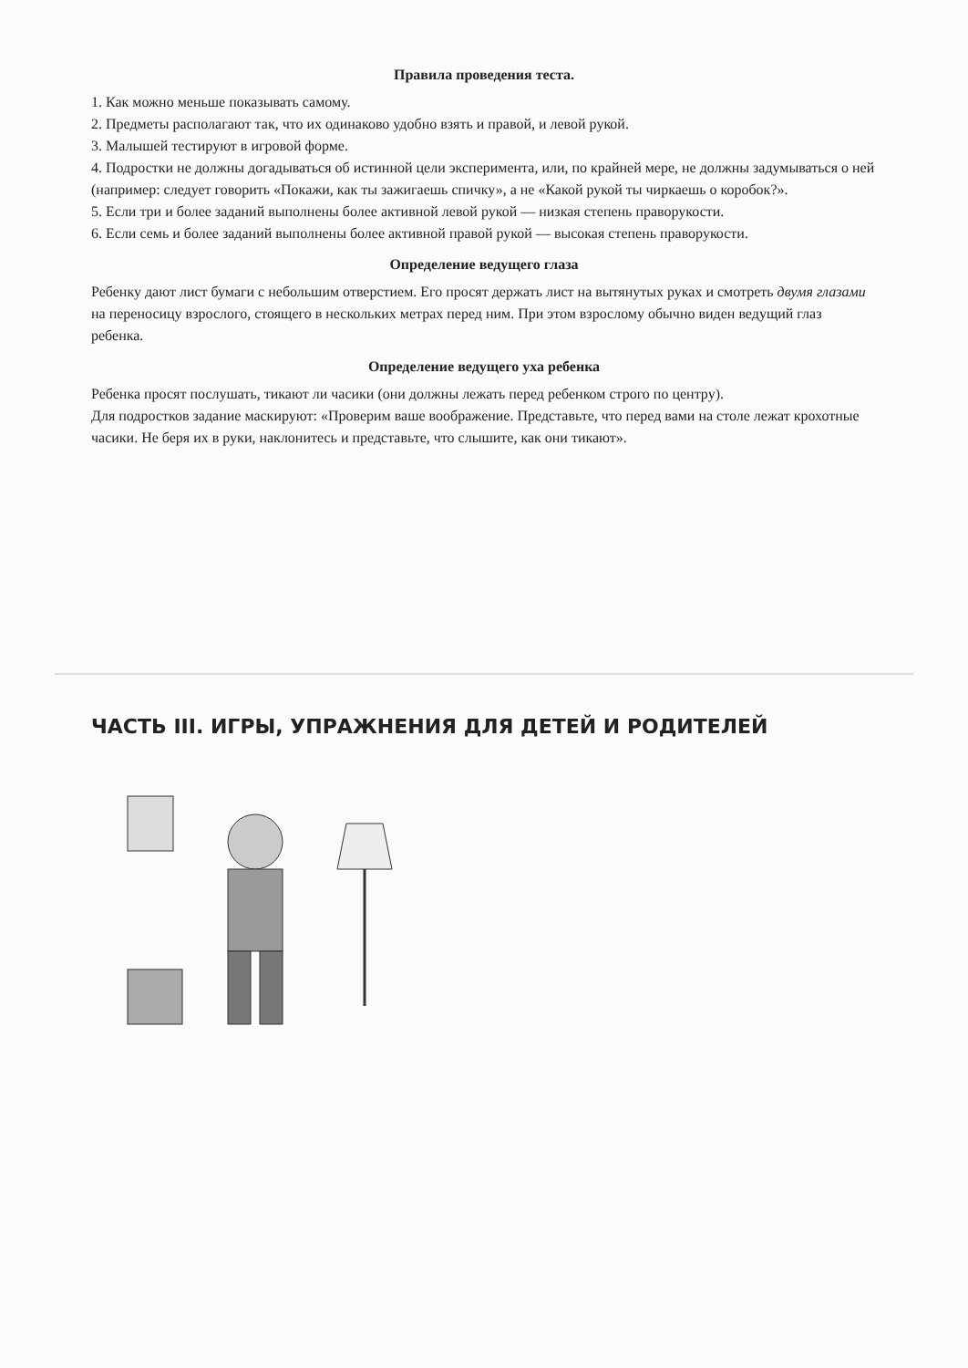Правила проведения теста.
1. Как можно меньше показывать самому.
2. Предметы располагают так, что их одинаково удобно взять и правой, и левой рукой.
3. Малышей тестируют в игровой форме.
4. Подростки не должны догадываться об истинной цели эксперимента, или, по крайней мере, не должны задумываться о ней (например: следует говорить «Покажи, как ты зажигаешь спичку», а не «Какой рукой ты чиркаешь о коробок?».
5. Если три и более заданий выполнены более активной левой рукой — низкая степень праворукости.
6. Если семь и более заданий выполнены более активной правой рукой — высокая степень праворукости.
Определение ведущего глаза
Ребенку дают лист бумаги с небольшим отверстием. Его просят держать лист на вытянутых руках и смотреть двумя глазами на переносицу взрослого, стоящего в нескольких метрах перед ним. При этом взрослому обычно виден ведущий глаз ребенка.
Определение ведущего уха ребенка
Ребенка просят послушать, тикают ли часики (они должны лежать перед ребенком строго по центру).
Для подростков задание маскируют: «Проверим ваше воображение. Представьте, что перед вами на столе лежат крохотные часики. Не беря их в руки, наклонитесь и представьте, что слышите, как они тикают».
ЧАСТЬ III. ИГРЫ, УПРАЖНЕНИЯ ДЛЯ ДЕТЕЙ И РОДИТЕЛЕЙ